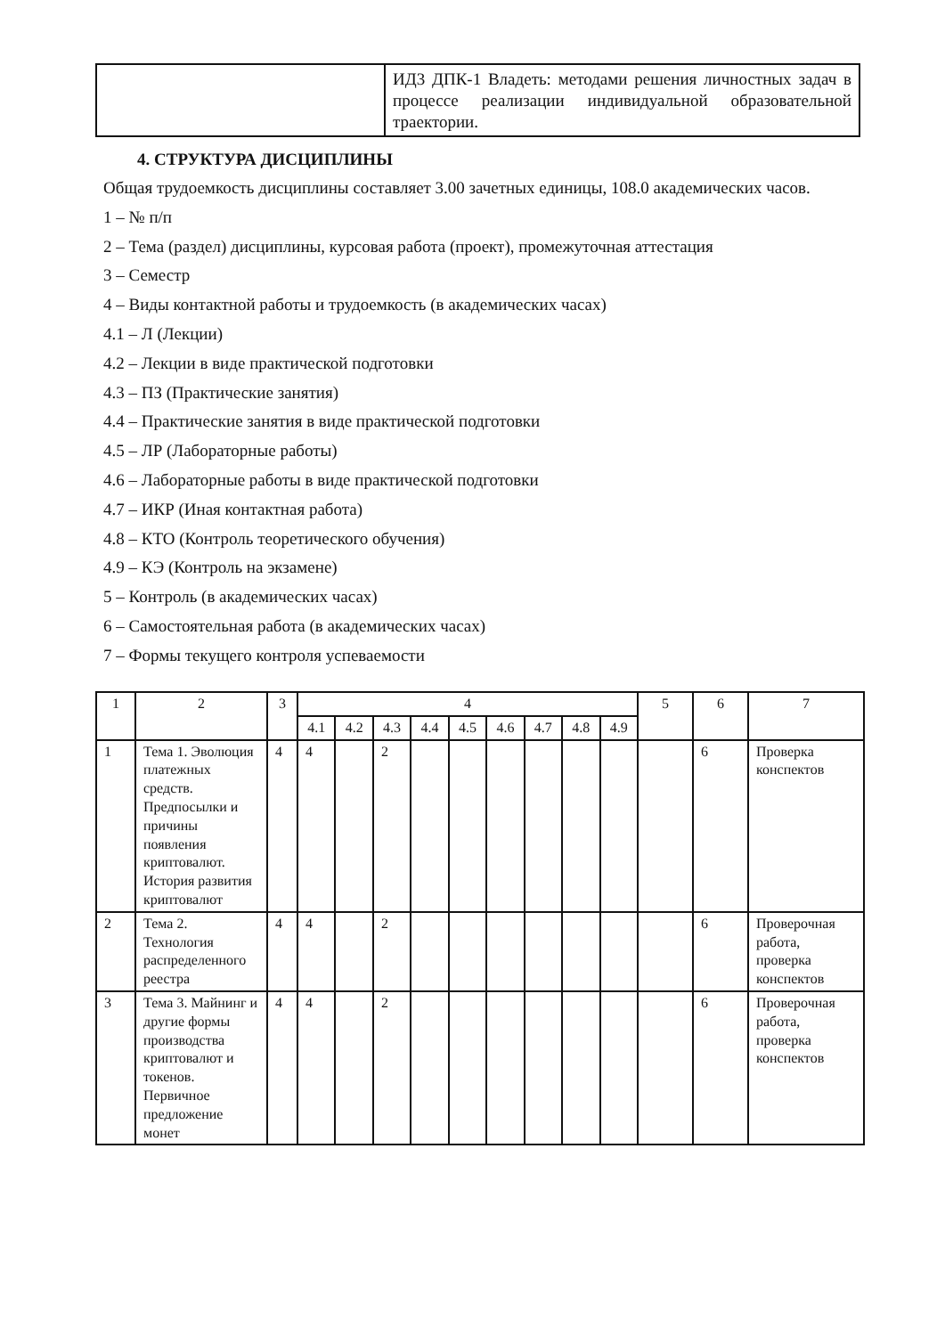| | ИД3 ДПК-1 Владеть: методами решения личностных задач в процессе реализации индивидуальной образовательной траектории. |
4. СТРУКТУРА ДИСЦИПЛИНЫ
Общая трудоемкость дисциплины составляет 3.00 зачетных единицы, 108.0 академических часов.
1 – № п/п
2 – Тема (раздел) дисциплины, курсовая работа (проект), промежуточная аттестация
3 – Семестр
4 – Виды контактной работы и трудоемкость (в академических часах)
4.1 – Л (Лекции)
4.2 – Лекции в виде практической подготовки
4.3 – ПЗ (Практические занятия)
4.4 – Практические занятия в виде практической подготовки
4.5 – ЛР (Лабораторные работы)
4.6 – Лабораторные работы в виде практической подготовки
4.7 – ИКР (Иная контактная работа)
4.8 – КТО (Контроль теоретического обучения)
4.9 – КЭ (Контроль на экзамене)
5 – Контроль (в академических часах)
6 – Самостоятельная работа (в академических часах)
7 – Формы текущего контроля успеваемости
| 1 | 2 | 3 | 4 | | | | | | | | | 5 | 6 | 7 |
| --- | --- | --- | --- | --- | --- | --- | --- | --- | --- | --- | --- | --- | --- | --- |
| | | | 4.1 | 4.2 | 4.3 | 4.4 | 4.5 | 4.6 | 4.7 | 4.8 | 4.9 | | | |
| 1 | Тема 1. Эволюция платежных средств. Предпосылки и причины появления криптовалют. История развития криптовалют | 4 | 4 | | 2 | | | | | | | | 6 | Проверка конспектов |
| 2 | Тема 2. Технология распределенного реестра | 4 | 4 | | 2 | | | | | | | | 6 | Проверочная работа, проверка конспектов |
| 3 | Тема 3. Майнинг и другие формы производства криптовалют и токенов. Первичное предложение монет | 4 | 4 | | 2 | | | | | | | | 6 | Проверочная работа, проверка конспектов |